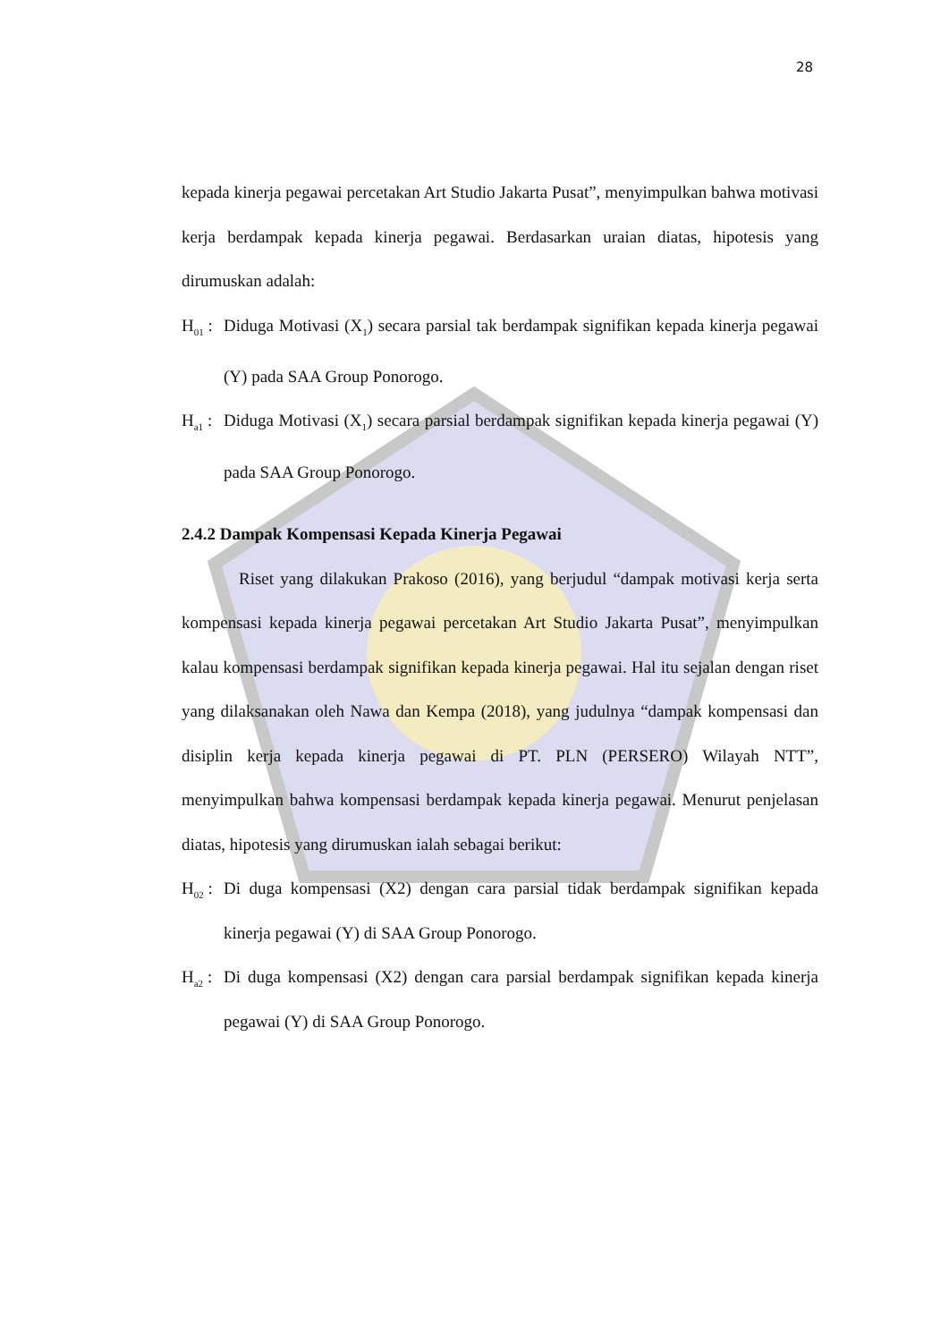28
kepada kinerja pegawai percetakan Art Studio Jakarta Pusat”, menyimpulkan bahwa motivasi kerja berdampak kepada kinerja pegawai. Berdasarkan uraian diatas, hipotesis yang dirumuskan adalah:
H<sub>01</sub> : Diduga Motivasi (X<sub>1</sub>) secara parsial tak berdampak signifikan kepada kinerja pegawai (Y) pada SAA Group Ponorogo.
H<sub>a1</sub> : Diduga Motivasi (X<sub>1</sub>) secara parsial berdampak signifikan kepada kinerja pegawai (Y) pada SAA Group Ponorogo.
2.4.2 Dampak Kompensasi Kepada Kinerja Pegawai
Riset yang dilakukan Prakoso (2016), yang berjudul “dampak motivasi kerja serta kompensasi kepada kinerja pegawai percetakan Art Studio Jakarta Pusat”, menyimpulkan kalau kompensasi berdampak signifikan kepada kinerja pegawai. Hal itu sejalan dengan riset yang dilaksanakan oleh Nawa dan Kempa (2018), yang judulnya “dampak kompensasi dan disiplin kerja kepada kinerja pegawai di PT. PLN (PERSERO) Wilayah NTT”, menyimpulkan bahwa kompensasi berdampak kepada kinerja pegawai. Menurut penjelasan diatas, hipotesis yang dirumuskan ialah sebagai berikut:
H<sub>02</sub> : Di duga kompensasi (X2) dengan cara parsial tidak berdampak signifikan kepada kinerja pegawai (Y) di SAA Group Ponorogo.
H<sub>a2</sub> : Di duga kompensasi (X2) dengan cara parsial berdampak signifikan kepada kinerja pegawai (Y) di SAA Group Ponorogo.